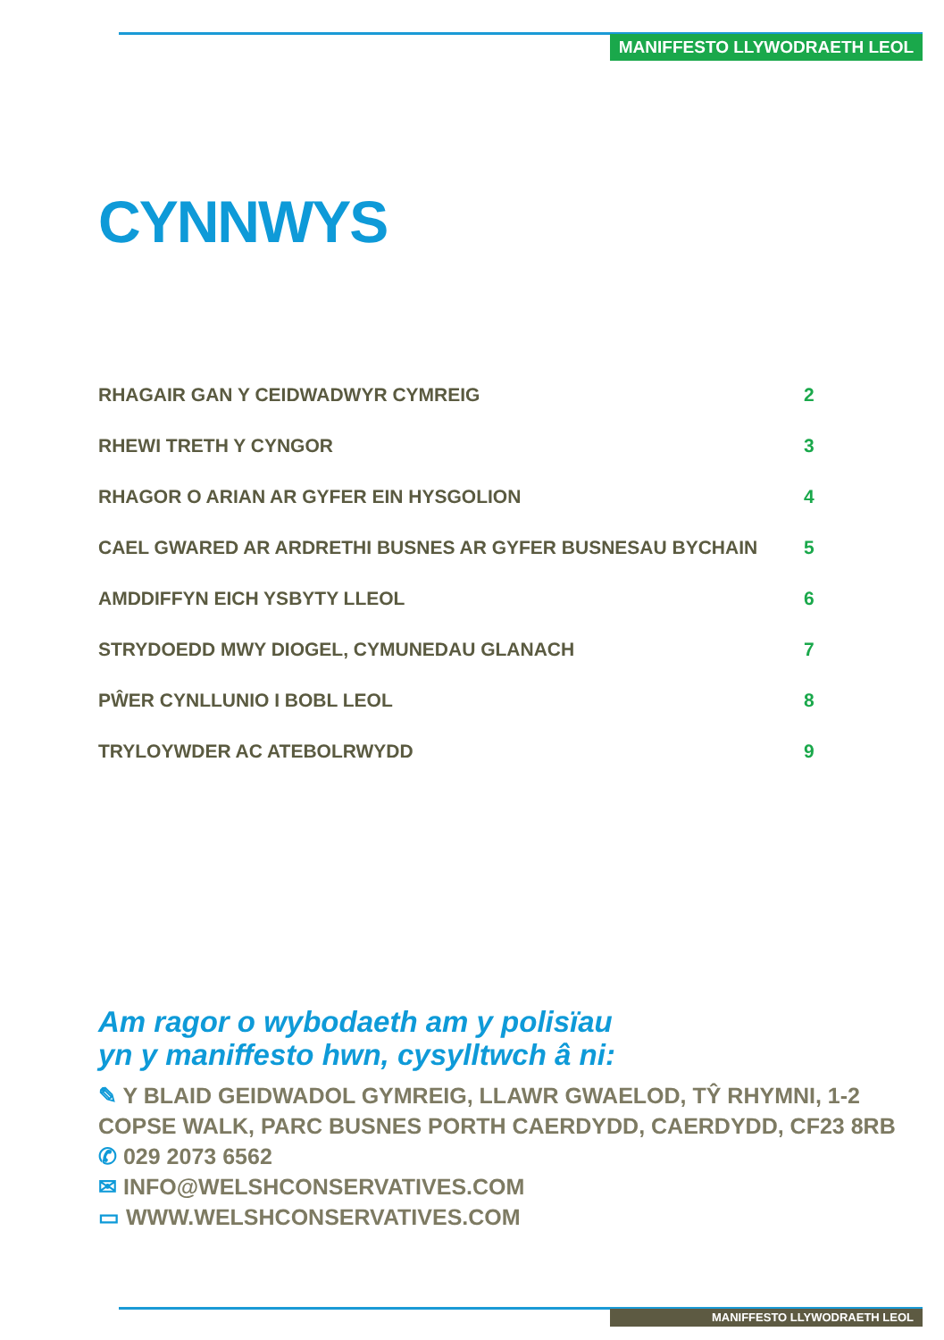MANIFFESTO LLYWODRAETH LEOL
CYNNWYS
RHAGAIR GAN Y CEIDWADWYR CYMREIG 2
RHEWI TRETH Y CYNGOR 3
RHAGOR O ARIAN AR GYFER EIN HYSGOLION 4
CAEL GWARED AR ARDRETHI BUSNES AR GYFER BUSNESAU BYCHAIN 5
AMDDIFFYN EICH YSBYTY LLEOL 6
STRYDOEDD MWY DIOGEL, CYMUNEDAU GLANACH 7
PŴER CYNLLUNIO I BOBL LEOL 8
TRYLOYWDER AC ATEBOLRWYDD 9
Am ragor o wybodaeth am y polisïau
yn y maniffesto hwn, cysylltwch â ni:
✎ Y BLAID GEIDWADOL GYMREIG, LLAWR GWAELOD, TŶ RHYMNI, 1-2 COPSE WALK, PARC BUSNES PORTH CAERDYDD, CAERDYDD, CF23 8RB
✆ 029 2073 6562
✉ INFO@WELSHCONSERVATIVES.COM
▭ WWW.WELSHCONSERVATIVES.COM
MANIFFESTO LLYWODRAETH LEOL